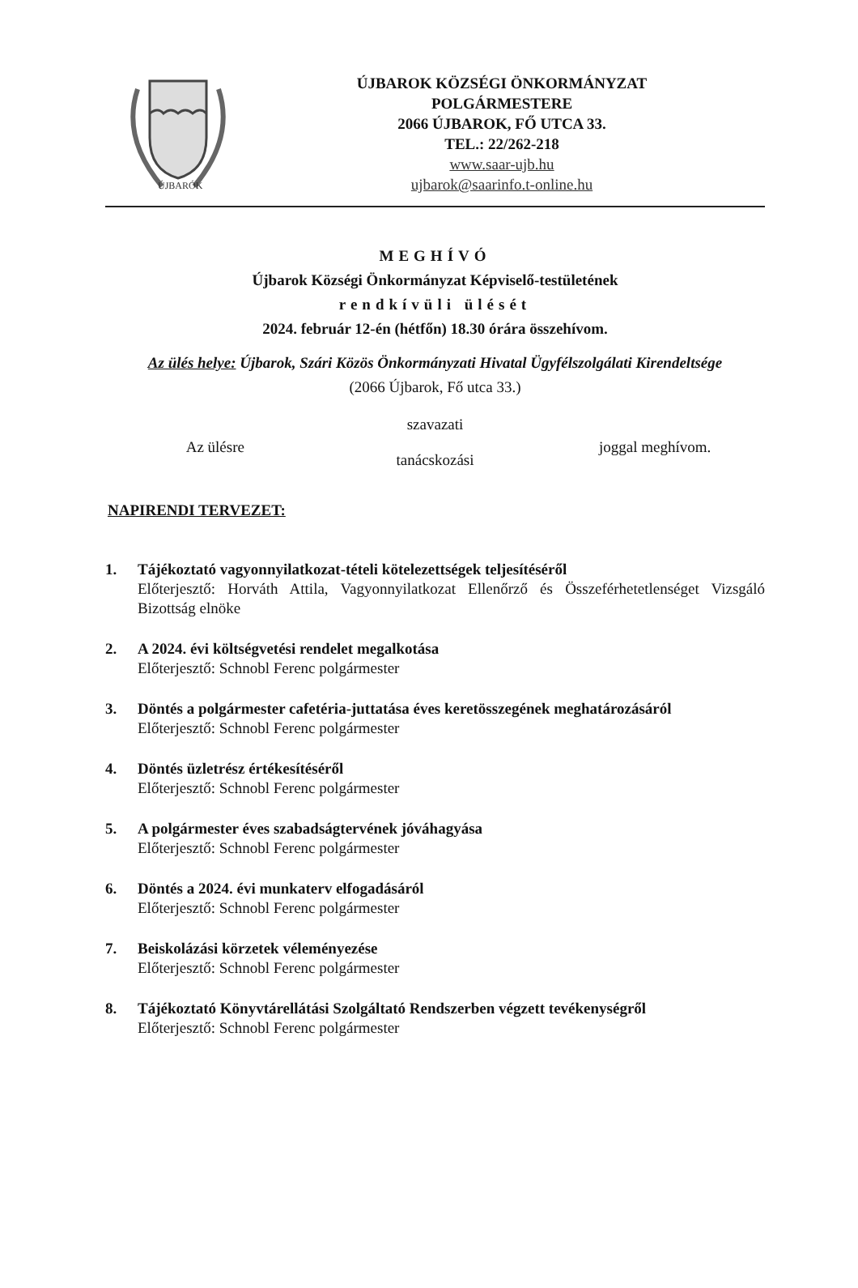ÚJBARÓK
ÚJBAROK KÖZSÉGI ÖNKORMÁNYZAT
POLGÁRMESTERE
2066 ÚJBAROK, FŐ UTCA 33.
TEL.: 22/262-218
www.saar-ujb.hu
ujbarok@saarinfo.t-online.hu
MEGHÍVÓ
Újbarok Községi Önkormányzat Képviselő-testületének
rendkívüli ülését
2024. február 12-én (hétfőn) 18.30 órára összehívom.
Az ülés helye: Újbarok, Szári Közös Önkormányzati Hivatal Ügyfélszolgálati Kirendeltsége
(2066 Újbarok, Fő utca 33.)
Az ülésre
szavazati
tanácskozási
joggal meghívom.
NAPIRENDI TERVEZET:
1. Tájékoztató vagyonnyilatkozat-tételi kötelezettségek teljesítéséről
Előterjesztő: Horváth Attila, Vagyonnyilatkozat Ellenőrző és Összeférhetetlenséget Vizsgáló Bizottság elnöke
2. A 2024. évi költségvetési rendelet megalkotása
Előterjesztő: Schnobl Ferenc polgármester
3. Döntés a polgármester cafetéria-juttatása éves keretösszegének meghatározásáról
Előterjesztő: Schnobl Ferenc polgármester
4. Döntés üzletrész értékesítéséről
Előterjesztő: Schnobl Ferenc polgármester
5. A polgármester éves szabadságtervének jóváhagyása
Előterjesztő: Schnobl Ferenc polgármester
6. Döntés a 2024. évi munkaterv elfogadásáról
Előterjesztő: Schnobl Ferenc polgármester
7. Beiskolázási körzetek véleményezése
Előterjesztő: Schnobl Ferenc polgármester
8. Tájékoztató Könyvtárellátási Szolgáltató Rendszerben végzett tevékenységről
Előterjesztő: Schnobl Ferenc polgármester